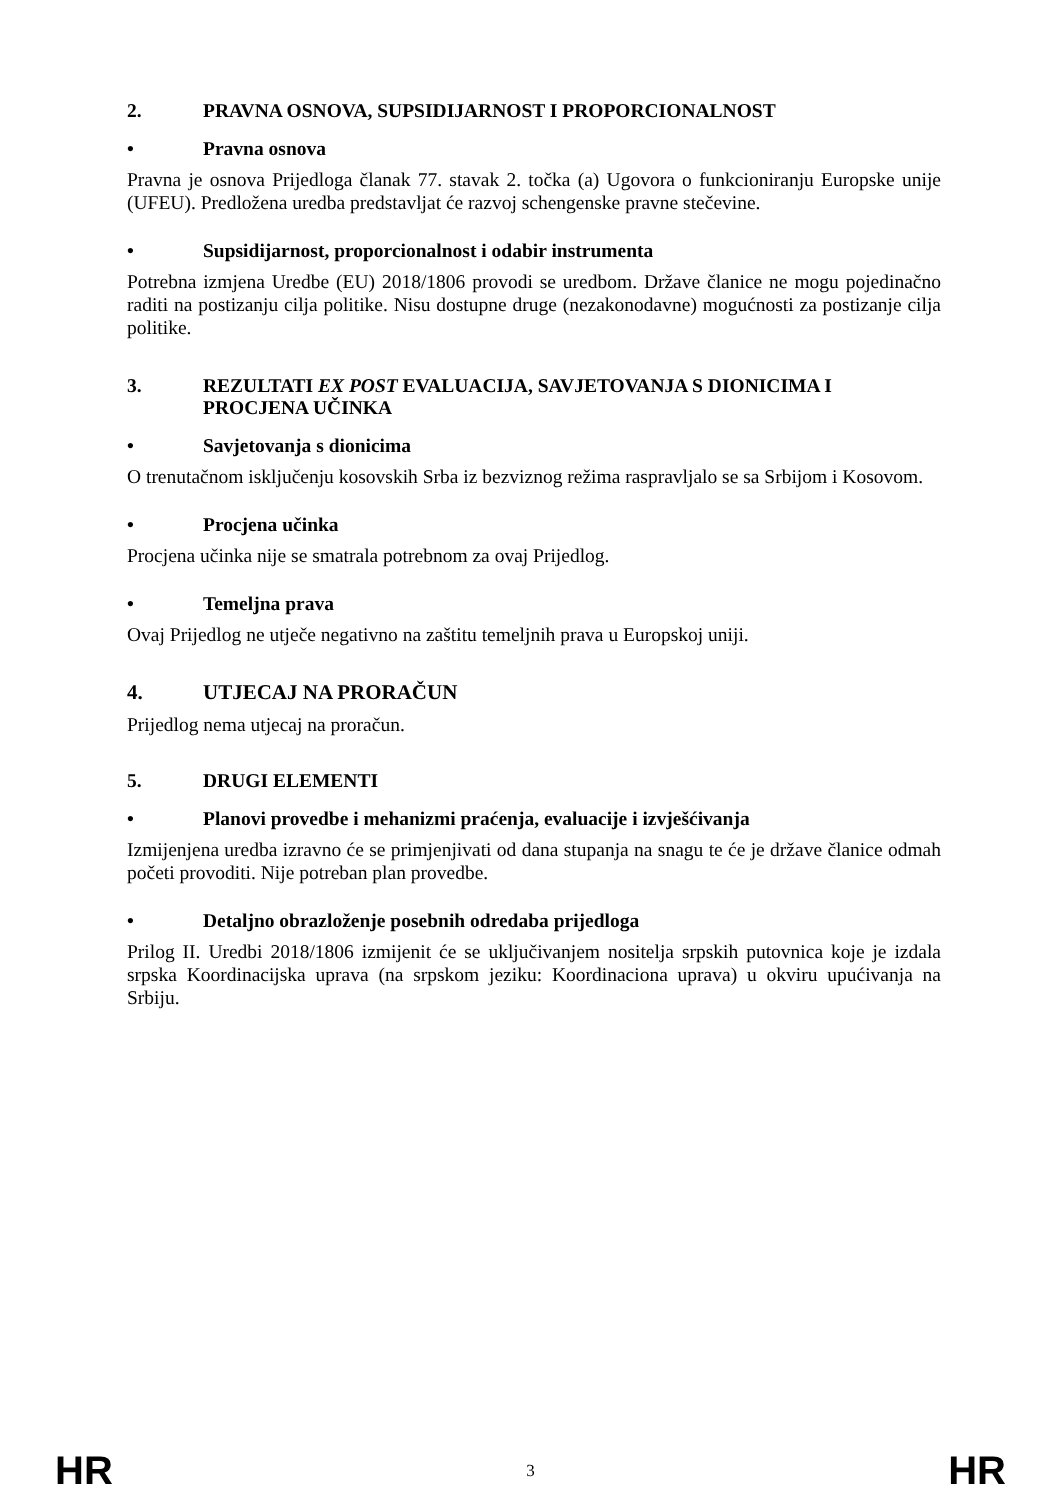2. PRAVNA OSNOVA, SUPSIDIJARNOST I PROPORCIONALNOST
• Pravna osnova
Pravna je osnova Prijedloga članak 77. stavak 2. točka (a) Ugovora o funkcioniranju Europske unije (UFEU). Predložena uredba predstavljat će razvoj schengenske pravne stečevine.
• Supsidijarnost, proporcionalnost i odabir instrumenta
Potrebna izmjena Uredbe (EU) 2018/1806 provodi se uredbom. Države članice ne mogu pojedinačno raditi na postizanju cilja politike. Nisu dostupne druge (nezakonodavne) mogućnosti za postizanje cilja politike.
3. REZULTATI EX POST EVALUACIJA, SAVJETOVANJA S DIONICIMA I PROCJENA UČINKA
• Savjetovanja s dionicima
O trenutačnom isključenju kosovskih Srba iz bezviznog režima raspravljalo se sa Srbijom i Kosovom.
• Procjena učinka
Procjena učinka nije se smatrala potrebnom za ovaj Prijedlog.
• Temeljna prava
Ovaj Prijedlog ne utječe negativno na zaštitu temeljnih prava u Europskoj uniji.
4. UTJECAJ NA PRORAČUN
Prijedlog nema utjecaj na proračun.
5. DRUGI ELEMENTI
• Planovi provedbe i mehanizmi praćenja, evaluacije i izvješćivanja
Izmijenjena uredba izravno će se primjenjivati od dana stupanja na snagu te će je države članice odmah početi provoditi. Nije potreban plan provedbe.
• Detaljno obrazloženje posebnih odredaba prijedloga
Prilog II. Uredbi 2018/1806 izmijenit će se uključivanjem nositelja srpskih putovnica koje je izdala srpska Koordinacijska uprava (na srpskom jeziku: Koordinaciona uprava) u okviru upućivanja na Srbiju.
HR 3 HR